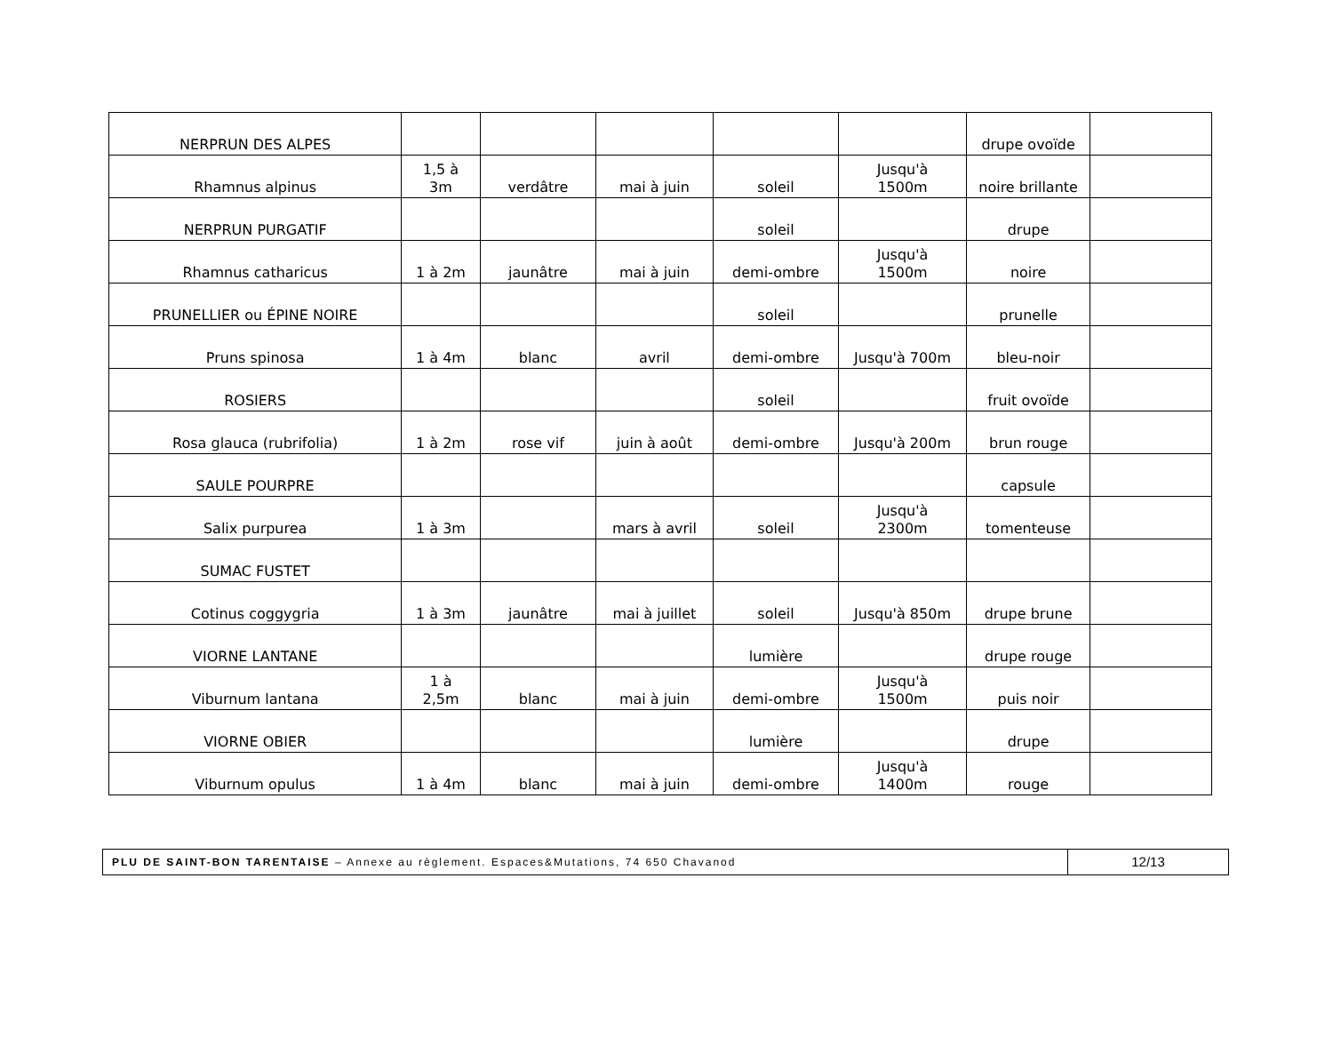| NERPRUN DES ALPES | | | | | | drupe ovoïde | |
| Rhamnus alpinus | 1,5 à 3m | verdâtre | mai à juin | soleil | Jusqu'à 1500m | noire brillante | |
| NERPRUN PURGATIF | | | | soleil | | drupe | |
| Rhamnus catharicus | 1 à 2m | jaunâtre | mai à juin | demi-ombre | Jusqu'à 1500m | noire | |
| PRUNELLIER ou ÉPINE NOIRE | | | | soleil | | prunelle | |
| Pruns spinosa | 1 à 4m | blanc | avril | demi-ombre | Jusqu'à 700m | bleu-noir | |
| ROSIERS | | | | soleil | | fruit ovoïde | |
| Rosa glauca (rubrifolia) | 1 à 2m | rose vif | juin à août | demi-ombre | Jusqu'à 200m | brun rouge | |
| SAULE POURPRE | | | | | | capsule | |
| Salix purpurea | 1 à 3m | | mars à avril | soleil | Jusqu'à 2300m | tomenteuse | |
| SUMAC FUSTET | | | | | | | |
| Cotinus coggygria | 1 à 3m | jaunâtre | mai à juillet | soleil | Jusqu'à 850m | drupe brune | |
| VIORNE LANTANE | | | | lumière | | drupe rouge | |
| Viburnum lantana | 1 à 2,5m | blanc | mai à juin | demi-ombre | Jusqu'à 1500m | puis noir | |
| VIORNE OBIER | | | | lumière | | drupe | |
| Viburnum opulus | 1 à 4m | blanc | mai à juin | demi-ombre | Jusqu'à 1400m | rouge | |
PLU DE SAINT-BON TARENTAISE – Annexe au règlement. Espaces&Mutations, 74 650 Chavanod
12/13